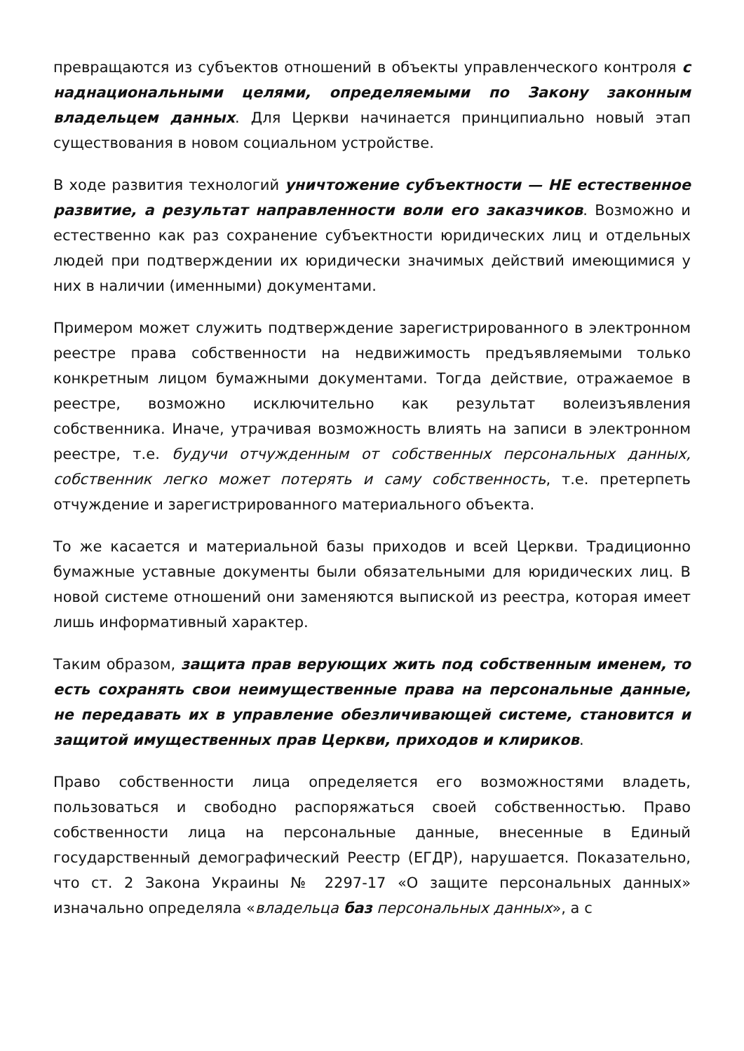превращаются из субъектов отношений в объекты управленческого контроля с наднациональными целями, определяемыми по Закону законным владельцем данных. Для Церкви начинается принципиально новый этап существования в новом социальном устройстве.
В ходе развития технологий уничтожение субъектности — НЕ естественное развитие, а результат направленности воли его заказчиков. Возможно и естественно как раз сохранение субъектности юридических лиц и отдельных людей при подтверждении их юридически значимых действий имеющимися у них в наличии (именными) документами.
Примером может служить подтверждение зарегистрированного в электронном реестре права собственности на недвижимость предъявляемыми только конкретным лицом бумажными документами. Тогда действие, отражаемое в реестре, возможно исключительно как результат волеизъявления собственника. Иначе, утрачивая возможность влиять на записи в электронном реестре, т.е. будучи отчужденным от собственных персональных данных, собственник легко может потерять и саму собственность, т.е. претерпеть отчуждение и зарегистрированного материального объекта.
То же касается и материальной базы приходов и всей Церкви. Традиционно бумажные уставные документы были обязательными для юридических лиц. В новой системе отношений они заменяются выпиской из реестра, которая имеет лишь информативный характер.
Таким образом, защита прав верующих жить под собственным именем, то есть сохранять свои неимущественные права на персональные данные, не передавать их в управление обезличивающей системе, становится и защитой имущественных прав Церкви, приходов и клириков.
Право собственности лица определяется его возможностями владеть, пользоваться и свободно распоряжаться своей собственностью. Право собственности лица на персональные данные, внесенные в Единый государственный демографический Реестр (ЕГДР), нарушается. Показательно, что ст. 2 Закона Украины № 2297-17 «О защите персональных данных» изначально определяла «владельца баз персональных данных», а с